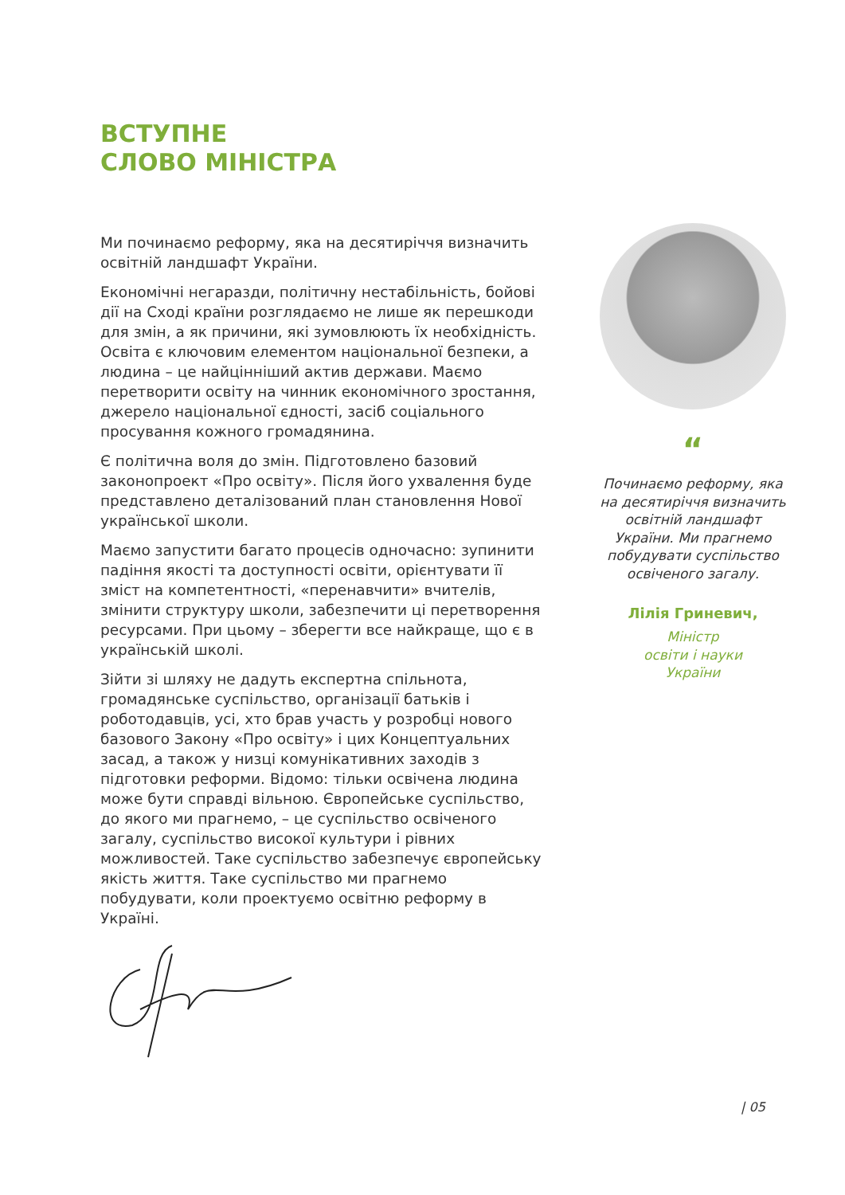ВСТУПНЕ
СЛОВО МІНІСТРА
Ми починаємо реформу, яка на десятиріччя визначить освітній ландшафт України.
Економічні негаразди, політичну нестабільність, бойові дії на Сході країни розглядаємо не лише як перешкоди для змін, а як причини, які зумовлюють їх необхідність. Освіта є ключовим елементом національної безпеки, а людина – це найцінніший актив держави. Маємо перетворити освіту на чинник економічного зростання, джерело національної єдності, засіб соціального просування кожного громадянина.
Є політична воля до змін. Підготовлено базовий законопроект «Про освіту». Після його ухвалення буде представлено деталізований план становлення Нової української школи.
Маємо запустити багато процесів одночасно: зупинити падіння якості та доступності освіти, орієнтувати її зміст на компетентності, «перенавчити» вчителів, змінити структуру школи, забезпечити ці перетворення ресурсами. При цьому – зберегти все найкраще, що є в українській школі.
Зійти зі шляху не дадуть експертна спільнота, громадянське суспільство, організації батьків і роботодавців, усі, хто брав участь у розробці нового базового Закону «Про освіту» і цих Концептуальних засад, а також у низці комунікативних заходів з підготовки реформи. Відомо: тільки освічена людина може бути справді вільною. Європейське суспільство, до якого ми прагнемо, – це суспільство освіченого загалу, суспільство високої культури і рівних можливостей. Таке суспільство забезпечує європейську якість життя. Таке суспільство ми прагнемо побудувати, коли проектуємо освітню реформу в Україні.
“
Починаємо реформу, яка на десятиріччя визначить освітній ландшафт України. Ми прагнемо побудувати суспільство освіченого загалу.
Лілія Гриневич,
Міністр
освіти і науки
України
| 05